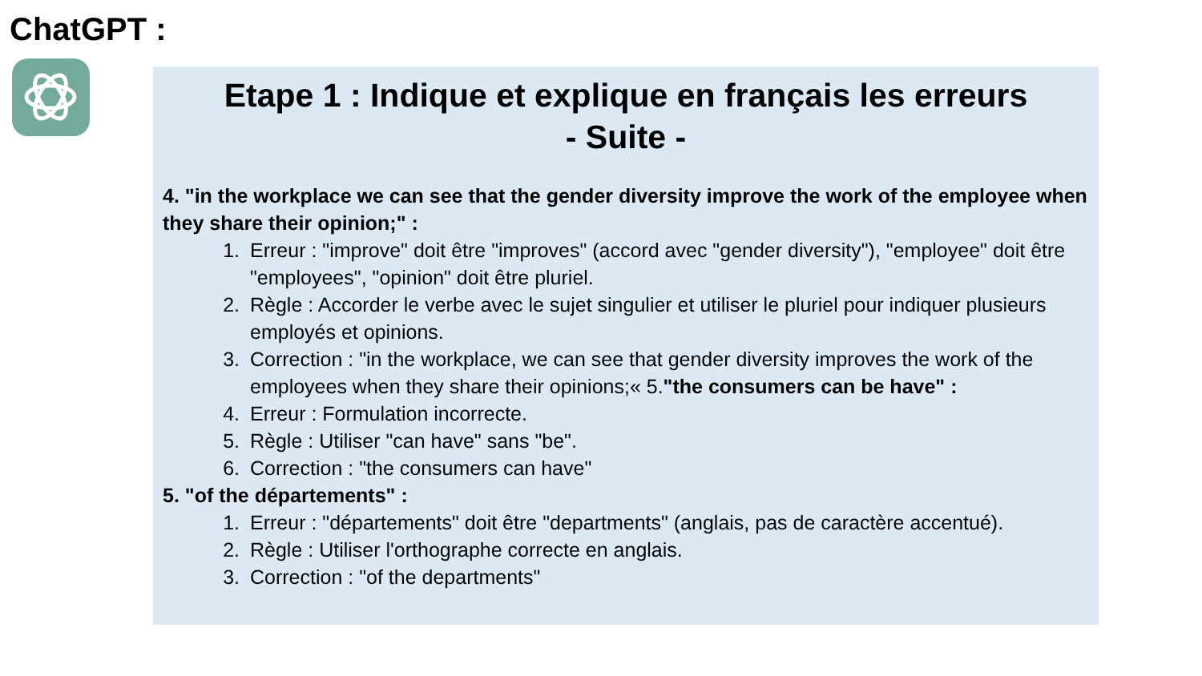ChatGPT :
Etape 1 : Indique et explique en français les erreurs
- Suite -
4. "in the workplace we can see that the gender diversity improve the work of the employee when they share their opinion;" :
1. Erreur : "improve" doit être "improves" (accord avec "gender diversity"), "employee" doit être "employees", "opinion" doit être pluriel.
2. Règle : Accorder le verbe avec le sujet singulier et utiliser le pluriel pour indiquer plusieurs employés et opinions.
3. Correction : "in the workplace, we can see that gender diversity improves the work of the employees when they share their opinions;« 5."the consumers can be have" :
4. Erreur : Formulation incorrecte.
5. Règle : Utiliser "can have" sans "be".
6. Correction : "the consumers can have"
5. "of the départements" :
1. Erreur : "départements" doit être "departments" (anglais, pas de caractère accentué).
2. Règle : Utiliser l'orthographe correcte en anglais.
3. Correction : "of the departments"